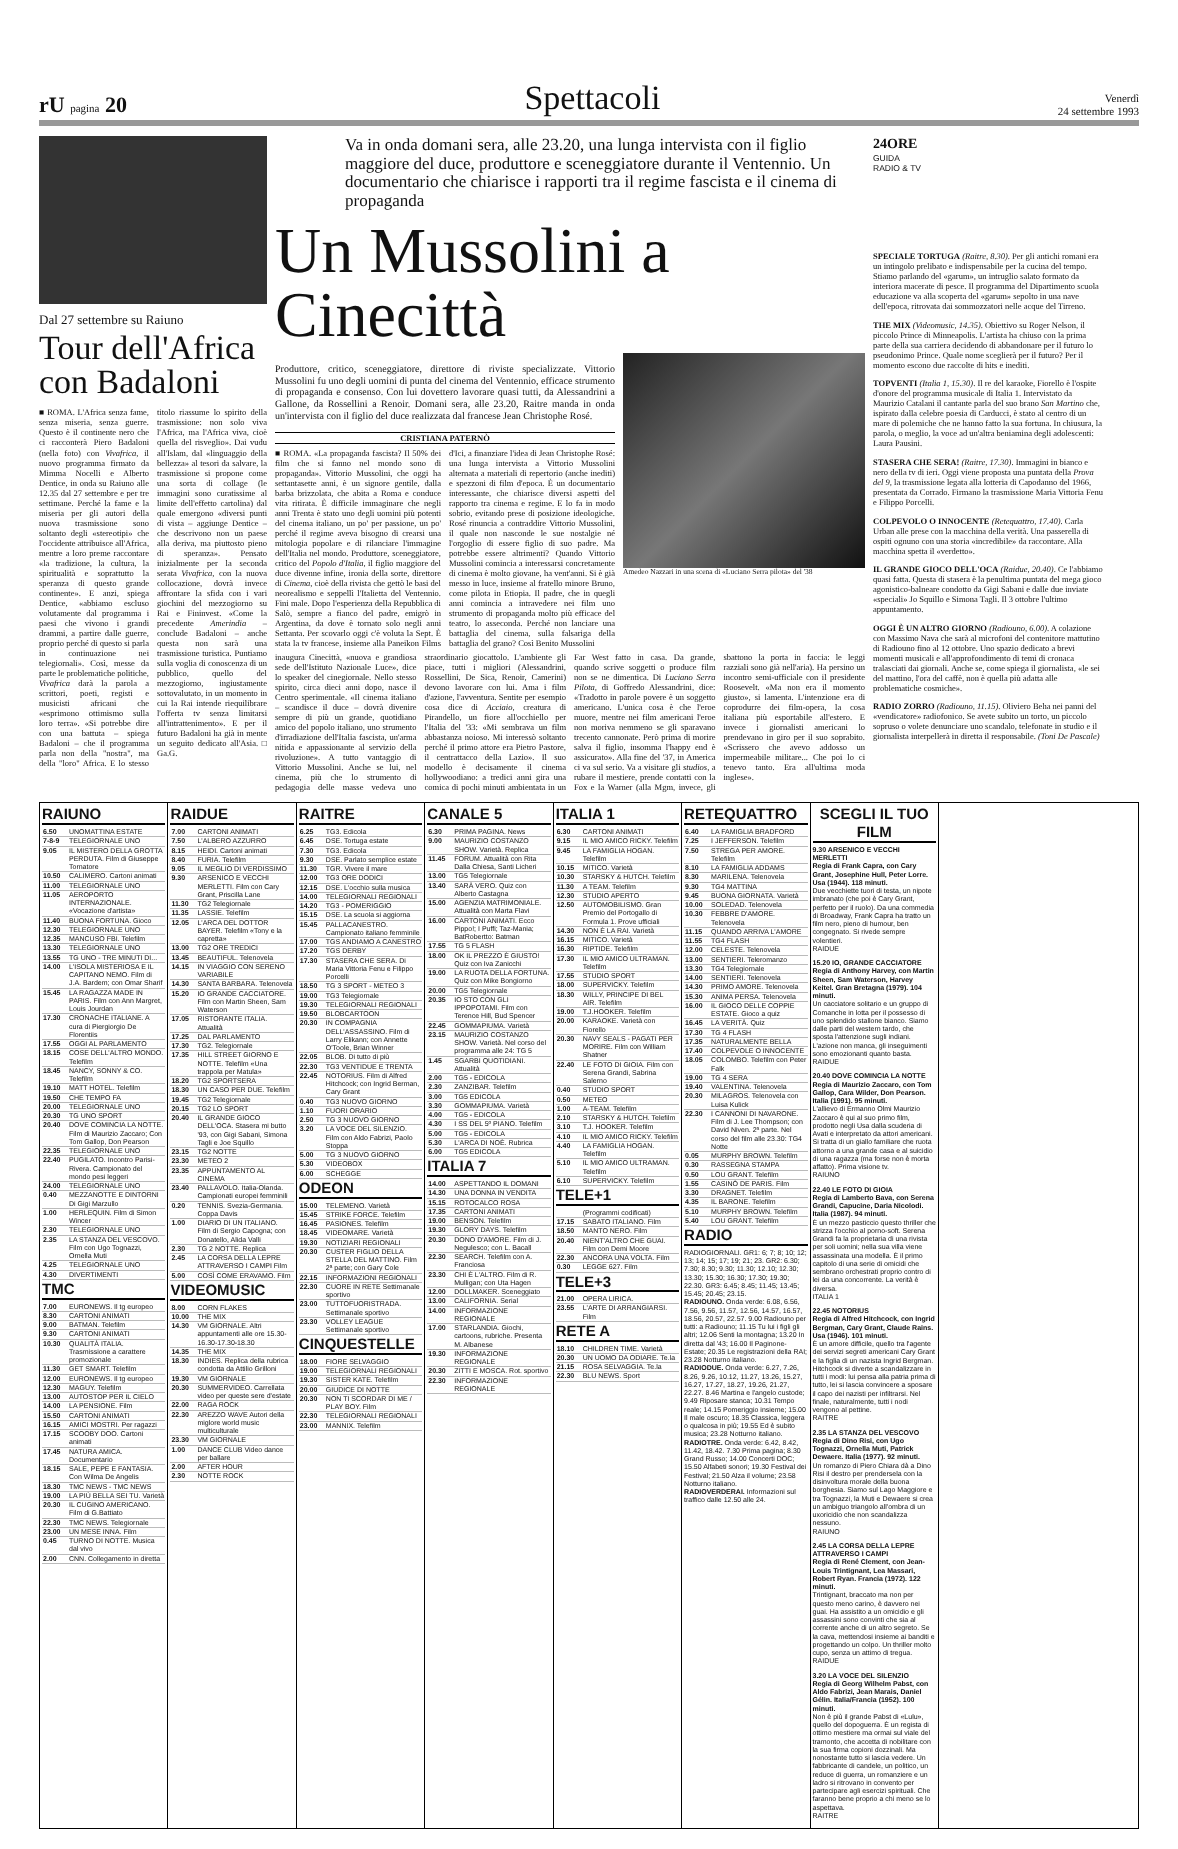rU pagina 20
Spettacoli
Venerdì
24 settembre 1993
Dal 27 settembre su Raiuno
Tour dell'Africa con Badaloni
■ ROMA. L'Africa senza fame, senza miseria, senza guerre. Questo è il continente nero che ci racconterà Piero Badaloni (nella foto) con Vivafrica, il nuovo programma firmato da Mimma Nocelli e Alberto Dentice, in onda su Raiuno alle 12.35 dal 27 settembre e per tre settimane. Perché la fame e la miseria per gli autori della nuova trasmissione sono soltanto degli «stereotipi» che l'occidente attribuisce all'Africa, mentre a loro preme raccontare «la tradizione, la cultura, la spiritualità e soprattutto la speranza di questo grande continente». E anzi, spiega Dentice, «abbiamo escluso volutamente dal programma i paesi che vivono i grandi drammi, a partire dalle guerre, proprio perché di questo si parla in continuazione nei telegiornali». Così, messe da parte le problematiche politiche, Vivafrica darà la parola a scrittori, poeti, registi e musicisti africani che «esprimono ottimismo sulla loro terra». «Si potrebbe dire con una battuta – spiega Badaloni – che il programma parla non della "nostra", ma della "loro" Africa. E lo stesso titolo riassume lo spirito della trasmissione: non solo viva l'Africa, ma l'Africa viva, cioè quella del risveglio». Dai vudu all'Islam, dal «linguaggio della bellezza» al tesori da salvare, la trasmissione si propone come una sorta di collage (le immagini sono curatissime al limite dell'effetto cartolina) dal quale emergono «diversi punti di vista – aggiunge Dentice – che descrivono non un paese alla deriva, ma piuttosto pieno di speranza». Pensato inizialmente per la seconda serata Vivafrica, con la nuova collocazione, dovrà invece affrontare la sfida con i vari giochini del mezzogiorno su Rai e Fininvest. «Come la precedente Amerindia – conclude Badaloni – anche questa non sarà una trasmissione turistica. Puntiamo sulla voglia di conoscenza di un pubblico, quello del mezzogiorno, ingiustamente sottovalutato, in un momento in cui la Rai intende riequilibrare l'offerta tv senza limitarsi all'intrattenimento». E per il futuro Badaloni ha già in mente un seguito dedicato all'Asia. □ Ga.G.
Va in onda domani sera, alle 23.20, una lunga intervista con il figlio maggiore del duce, produttore e sceneggiatore durante il Ventennio. Un documentario che chiarisce i rapporti tra il regime fascista e il cinema di propaganda
Un Mussolini a Cinecittà
Produttore, critico, sceneggiatore, direttore di riviste specializzate. Vittorio Mussolini fu uno degli uomini di punta del cinema del Ventennio, efficace strumento di propaganda e consenso. Con lui dovettero lavorare quasi tutti, da Alessandrini a Gallone, da Rossellini a Renoir. Domani sera, alle 23.20, Raitre manda in onda un'intervista con il figlio del duce realizzata dal francese Jean Christophe Rosé.
CRISTIANA PATERNÒ
■ ROMA. «La propaganda fascista? Il 50% dei film che si fanno nel mondo sono di propaganda». Vittorio Mussolini, che oggi ha settantasette anni, è un signore gentile, dalla barba brizzolata, che abita a Roma e conduce vita ritirata. È difficile immaginare che negli anni Trenta è stato uno degli uomini più potenti del cinema italiano, un po' per passione, un po' perché il regime aveva bisogno di crearsi una mitologia popolare e di rilanciare l'immagine dell'Italia nel mondo. Produttore, sceneggiatore, critico del Popolo d'Italia, il figlio maggiore del duce divenne infine, ironia della sorte, direttore di Cinema, cioè della rivista che gettò le basi del neorealismo e seppellì l'Italietta del Ventennio. Fini male. Dopo l'esperienza della Repubblica di Salò, sempre a fianco del padre, emigrò in Argentina, da dove è tornato solo negli anni Settanta. Per scovarlo oggi c'è voluta la Sept. È stata la tv francese, insieme alla Paneikon Films d'Ici, a finanziare l'idea di Jean Christophe Rosé: una lunga intervista a Vittorio Mussolini alternata a materiali di repertorio (anche inediti) e spezzoni di film d'epoca. È un documentario interessante, che chiarisce diversi aspetti del rapporto tra cinema e regime. E lo fa in modo sobrio, evitando prese di posizione ideologiche. Rosé rinuncia a contraddire Vittorio Mussolini, il quale non nasconde le sue nostalgie né l'orgoglio di essere figlio di suo padre. Ma potrebbe essere altrimenti? Quando Vittorio Mussolini comincia a interessarsi concretamente di cinema è molto giovane, ha vent'anni. Si è già messo in luce, insieme al fratello minore Bruno, come pilota in Etiopia. Il padre, che in quegli anni comincia a intravedere nei film uno strumento di propaganda molto più efficace del teatro, lo asseconda. Perché non lanciare una battaglia del cinema, sulla falsariga della battaglia del grano? Così Benito Mussolini
Amedeo Nazzari in una scena di «Luciano Serra pilota» del '38
inaugura Cinecittà, «nuova e grandiosa sede dell'Istituto Nazionale Luce», dice lo speaker del cinegiornale. Nello stesso spirito, circa dieci anni dopo, nasce il Centro sperimentale. «Il cinema italiano – scandisce il duce – dovrà divenire sempre di più un grande, quotidiano amico del popolo italiano, uno strumento d'irradiazione dell'Italia fascista, un'arma nitida e appassionante al servizio della rivoluzione». A tutto vantaggio di Vittorio Mussolini. Anche se lui, nel cinema, più che lo strumento di pedagogia delle masse vedeva uno straordinario giocattolo. L'ambiente gli piace, tutti i migliori (Alessandrini, Rossellini, De Sica, Renoir, Camerini) devono lavorare con lui. Ama i film d'azione, l'avventura. Sentite per esempio cosa dice di Acciaio, creatura di Pirandello, un fiore all'occhiello per l'Italia del '33: «Mi sembrava un film abbastanza noioso. Mi interessò soltanto perché il primo attore era Pietro Pastore, il centrattacco della Lazio». Il suo modello è decisamente il cinema hollywoodiano: a tredici anni gira una comica di pochi minuti ambientata in un Far West fatto in casa. Da grande, quando scrive soggetti o produce film non se ne dimentica. Di Luciano Serra Pilota, di Goffredo Alessandrini, dice: «Tradotto in parole povere è un soggetto americano. L'unica cosa è che l'eroe muore, mentre nei film americani l'eroe non moriva nemmeno se gli sparavano trecento cannonate. Però prima di morire salva il figlio, insomma l'happy end è assicurato». Alla fine del '37, in America ci va sul serio. Va a visitare gli studios, a rubare il mestiere, prende contatti con la Fox e la Warner (alla Mgm, invece, gli sbattono la porta in faccia: le leggi razziali sono già nell'aria). Ha persino un incontro semi-ufficiale con il presidente Roosevelt. «Ma non era il momento giusto», si lamenta. L'intenzione era di coprodurre dei film-opera, la cosa italiana più esportabile all'estero. E invece i giornalisti americani lo prendevano in giro per il suo soprabito. «Scrissero che avevo addosso un impermeabile militare... Che poi lo ci tenevo tanto. Era all'ultima moda inglese».
24ORE
GUIDA
RADIO & TV
SPECIALE TORTUGA (Raitre, 8.30). Per gli antichi romani era un intingolo prelibato e indispensabile per la cucina del tempo. Stiamo parlando del «garum», un intruglio salato formato da interiora macerate di pesce. Il programma del Dipartimento scuola educazione va alla scoperta del «garum» sepolto in una nave dell'epoca, ritrovata dai sommozzatori nelle acque del Tirreno.
THE MIX (Videomusic, 14.35). Obiettivo su Roger Nelson, il piccolo Prince di Minneapolis. L'artista ha chiuso con la prima parte della sua carriera decidendo di abbandonare per il futuro lo pseudonimo Prince. Quale nome sceglierà per il futuro? Per il momento escono due raccolte di hits e inediti.
TOPVENTI (Italia 1, 15.30). Il re del karaoke, Fiorello è l'ospite d'onore del programma musicale di Italia 1. Intervistato da Maurizio Catalani il cantante parla del suo brano San Martino che, ispirato dalla celebre poesia di Carducci, è stato al centro di un mare di polemiche che ne hanno fatto la sua fortuna. In chiusura, la parola, o meglio, la voce ad un'altra beniamina degli adolescenti: Laura Pausini.
STASERA CHE SERA! (Raitre, 17.30). Immagini in bianco e nero della tv di ieri. Oggi viene proposta una puntata della Prova del 9, la trasmissione legata alla lotteria di Capodanno del 1966, presentata da Corrado. Firmano la trasmissione Maria Vittoria Fenu e Filippo Porcelli.
COLPEVOLO O INNOCENTE (Retequattro, 17.40). Carla Urban alle prese con la macchina della verità. Una passerella di ospiti ognuno con una storia «incredibile» da raccontare. Alla macchina spetta il «verdetto».
IL GRANDE GIOCO DELL'OCA (Raidue, 20.40). Ce l'abbiamo quasi fatta. Questa di stasera è la penultima puntata del mega gioco agonistico-balneare condotto da Gigi Sabani e dalle due inviate «speciali» Jo Squillo e Simona Tagli. Il 3 ottobre l'ultimo appuntamento.
OGGI È UN ALTRO GIORNO (Radiouno, 6.00). A colazione con Massimo Nava che sarà al microfoni del contenitore mattutino di Radiouno fino al 12 ottobre. Uno spazio dedicato a brevi momenti musicali e all'approfondimento di temi di cronaca tralasciati dai giornali. Anche se, come spiega il giornalista, «le sei del mattino, l'ora del caffè, non è quella più adatta alle problematiche cosmiche».
RADIO ZORRO (Radiouno, 11.15). Oliviero Beha nei panni del «vendicatore» radiofonico. Se avete subito un torto, un piccolo sopruso o volete denunciare uno scandalo, telefonate in studio e il giornalista interpellerà in diretta il responsabile. (Toni De Pascale)
RAIUNO
| 6.50 | UNOMATTINA ESTATE |
| 7-8-9 | TELEGIORNALE UNO |
| 9.05 | IL MISTERO DELLA GROTTA PERDUTA. Film di Giuseppe Tornatore |
| 10.50 | CALIMERO. Cartoni animati |
| 11.00 | TELEGIORNALE UNO |
| 11.05 | AEROPORTO INTERNAZIONALE. «Vocazione d'artista» |
| 11.40 | BUONA FORTUNA. Gioco |
| 12.30 | TELEGIORNALE UNO |
| 12.35 | MANCUSO FBI. Telefilm |
| 13.30 | TELEGIORNALE UNO |
| 13.55 | TG UNO - TRE MINUTI DI... |
| 14.00 | L'ISOLA MISTERIOSA E IL CAPITANO NEMO. Film di J.A. Bardem; con Omar Sharif |
| 15.45 | LA RAGAZZA MADE IN PARIS. Film con Ann Margret, Louis Jourdan |
| 17.30 | CRONACHE ITALIANE. A cura di Piergiorgio De Florentiis |
| 17.55 | OGGI AL PARLAMENTO |
| 18.15 | COSE DELL'ALTRO MONDO. Telefilm |
| 18.45 | NANCY, SONNY & CO. Telefilm |
| 19.10 | MATT HOTEL. Telefilm |
| 19.50 | CHE TEMPO FA |
| 20.00 | TELEGIORNALE UNO |
| 20.30 | TG UNO SPORT |
| 20.40 | DOVE COMINCIA LA NOTTE. Film di Maurizio Zaccaro; Con Tom Gallop, Don Pearson |
| 22.35 | TELEGIORNALE UNO |
| 22.40 | PUGILATO. Incontro Parisi-Rivera. Campionato del mondo pesi leggeri |
| 24.00 | TELEGIORNALE UNO |
| 0.40 | MEZZANOTTE E DINTORNI Di Gigi Marzullo |
| 1.00 | HERLEQUIN. Film di Simon Wincer |
| 2.30 | TELEGIORNALE UNO |
| 2.35 | LA STANZA DEL VESCOVO. Film con Ugo Tognazzi, Ornella Muti |
| 4.25 | TELEGIORNALE UNO |
| 4.30 | DIVERTIMENTI |
TMC
| 7.00 | EURONEWS. Il tg europeo |
| 8.30 | CARTONI ANIMATI |
| 9.00 | BATMAN. Telefilm |
| 9.30 | CARTONI ANIMATI |
| 10.30 | QUALITÀ ITALIA. Trasmissione a carattere promozionale |
| 11.30 | GET SMART. Telefilm |
| 12.00 | EURONEWS. Il tg europeo |
| 12.30 | MAGUY. Telefilm |
| 13.00 | AUTOSTOP PER IL CIELO |
| 14.00 | LA PENSIONE. Film |
| 15.50 | CARTONI ANIMATI |
| 16.15 | AMICI MOSTRI. Per ragazzi |
| 17.15 | SCOOBY DOO. Cartoni animati |
| 17.45 | NATURA AMICA. Documentario |
| 18.15 | SALE, PEPE E FANTASIA. Con Wilma De Angelis |
| 18.30 | TMC NEWS - TMC NEWS |
| 19.00 | LA PIÙ BELLA SEI TU. Varietà |
| 20.30 | IL CUGINO AMERICANO. Film di G.Battiato |
| 22.30 | TMC NEWS. Telegiornale |
| 23.00 | UN MESE INNA. Film |
| 0.45 | TURNO DI NOTTE. Musica dal vivo |
| 2.00 | CNN. Collegamento in diretta |
RAIDUE
| 7.00 | CARTONI ANIMATI |
| 7.50 | L'ALBERO AZZURRO |
| 8.15 | HEIDI. Cartoni animati |
| 8.40 | FURIA. Telefilm |
| 9.05 | IL MEGLIO DI VERDISSIMO |
| 9.30 | ARSENICO E VECCHI MERLETTI. Film con Cary Grant, Priscilla Lane |
| 11.30 | TG2 Telegiornale |
| 11.35 | LASSIE. Telefilm |
| 12.05 | L'ARCA DEL DOTTOR BAYER. Telefilm «Tony e la capretta» |
| 13.00 | TG2 ORE TREDICI |
| 13.45 | BEAUTIFUL. Telenovela |
| 14.15 | IN VIAGGIO CON SERENO VARIABILE |
| 14.30 | SANTA BARBARA. Telenovela |
| 15.20 | IO GRANDE CACCIATORE. Film con Martin Sheen, Sam Waterson |
| 17.05 | RISTORANTE ITALIA. Attualità |
| 17.25 | DAL PARLAMENTO |
| 17.30 | TG2. Telegiornale |
| 17.35 | HILL STREET GIORNO E NOTTE. Telefilm «Una trappola per Matula» |
| 18.20 | TG2 SPORTSERA |
| 18.30 | UN CASO PER DUE. Telefilm |
| 19.45 | TG2 Telegiornale |
| 20.15 | TG2 LO SPORT |
| 20.40 | IL GRANDE GIOCO DELL'OCA. Stasera mi butto '93, con Gigi Sabani, Simona Tagli e Joe Squillo |
| 23.15 | TG2 NOTTE |
| 23.30 | METEO 2 |
| 23.35 | APPUNTAMENTO AL CINEMA |
| 23.40 | PALLAVOLO. Italia-Olanda. Campionati europei femminili |
| 0.20 | TENNIS. Svezia-Germania. Coppa Davis |
| 1.00 | DIARIO DI UN ITALIANO. Film di Sergio Capogna; con Donatello, Alida Valli |
| 2.30 | TG 2 NOTTE. Replica |
| 2.45 | LA CORSA DELLA LEPRE ATTRAVERSO I CAMPI Film |
| 5.00 | COSÌ COME ERAVAMO. Film |
VIDEOMUSIC
| 8.00 | CORN FLAKES |
| 10.00 | THE MIX |
| 14.30 | VM GIORNALE. Altri appuntamenti alle ore 15.30-16.30-17.30-18.30 |
| 14.35 | THE MIX |
| 18.30 | INDIES. Replica della rubrica condotta da Attilio Grilloni |
| 19.30 | VM GIORNALE |
| 20.30 | SUMMERVIDEO. Carrellata video per queste sere d'estate |
| 22.00 | RAGA ROCK |
| 22.30 | AREZZO WAVE Autori della miglore world music multiculturale |
| 23.30 | VM GIORNALE |
| 1.00 | DANCE CLUB Video dance per ballare |
| 2.00 | AFTER HOUR |
| 2.30 | NOTTE ROCK |
RAITRE
| 6.25 | TG3. Edicola |
| 6.45 | DSE. Tortuga estate |
| 7.30 | TG3. Edicola |
| 9.30 | DSE. Parlato semplice estate |
| 11.30 | TGR. Vivere il mare |
| 12.00 | TG3 ORE DODICI |
| 12.15 | DSE. L'occhio sulla musica |
| 14.00 | TELEGIORNALI REGIONALI |
| 14.20 | TG3 - POMERIGGIO |
| 15.15 | DSE. La scuola si aggiorna |
| 15.45 | PALLACANESTRO. Campionato italiano femminile |
| 17.00 | TGS ANDIAMO A CANESTRO |
| 17.20 | TGS DERBY |
| 17.30 | STASERA CHE SERA. Di Maria Vittoria Fenu e Filippo Porcelli |
| 18.50 | TG 3 SPORT - METEO 3 |
| 19.00 | TG3 Telegiornale |
| 19.30 | TELEGIORNALI REGIONALI |
| 19.50 | BLOBCARTOON |
| 20.30 | IN COMPAGNIA DELL'ASSASSINO. Film di Larry Elikann; con Annette O'Toole, Brian Winner |
| 22.05 | BLOB. Di tutto di più |
| 22.30 | TG3 VENTIDUE E TRENTA |
| 22.45 | NOTORIUS. Film di Alfred Hitchcock; con Ingrid Berman, Cary Grant |
| 0.40 | TG3 NUOVO GIORNO |
| 1.10 | FUORI ORARIO |
| 2.50 | TG 3 NUOVO GIORNO |
| 3.20 | LA VOCE DEL SILENZIO. Film con Aldo Fabrizi, Paolo Stoppa |
| 5.00 | TG 3 NUOVO GIORNO |
| 5.30 | VIDEOBOX |
| 6.00 | SCHEGGE |
ODEON
| 15.00 | TELEMENO. Varietà |
| 15.45 | STRIKE FORCE. Telefilm |
| 16.45 | PASIONES. Telefilm |
| 18.45 | VIDEOMARE. Varietà |
| 19.30 | NOTIZIARI REGIONALI |
| 20.30 | CUSTER FIGLIO DELLA STELLA DEL MATTINO. Film 2ª parte; con Gary Cole |
| 22.15 | INFORMAZIONI REGIONALI |
| 22.30 | CUORE IN RETE Settimanale sportivo |
| 23.00 | TUTTOFUORISTRADA. Settimanale sportivo |
| 23.30 | VOLLEY LEAGUE Settimanale sportivo |
CINQUESTELLE
| 18.00 | FIORE SELVAGGIO |
| 19.00 | TELEGIORNALI REGIONALI |
| 19.30 | SISTER KATE. Telefilm |
| 20.00 | GIUDICE DI NOTTE |
| 20.30 | NON TI SCORDAR DI ME / PLAY BOY. Film |
| 22.30 | TELEGIORNALI REGIONALI |
| 23.00 | MANNIX. Telefilm |
CANALE 5
| 6.30 | PRIMA PAGINA. News |
| 9.00 | MAURIZIO COSTANZO SHOW. Varietà. Replica |
| 11.45 | FORUM. Attualità con Rita Dalla Chiesa, Santi Licheri |
| 13.00 | TG5 Telegiornale |
| 13.40 | SARÀ VERO. Quiz con Alberto Castagna |
| 15.00 | AGENZIA MATRIMONIALE. Attualità con Marta Flavi |
| 16.00 | CARTONI ANIMATI. Ecco Pippo!; I Puffi; Taz-Mania; BatRobertto: Batman |
| 17.55 | TG 5 FLASH |
| 18.00 | OK IL PREZZO È GIUSTO! Quiz con Iva Zanicchi |
| 19.00 | LA RUOTA DELLA FORTUNA. Quiz con Mike Bongiorno |
| 20.00 | TG5 Telegiornale |
| 20.35 | IO STO CON GLI IPPOPOTAMI. Film con Terence Hill, Bud Spencer |
| 22.45 | GOMMAPIUMA. Varietà |
| 23.15 | MAURIZIO COSTANZO SHOW. Varietà. Nel corso del programma alle 24: TG 5 |
| 1.45 | SGARBI QUOTIDIANI. Attualità |
| 2.00 | TG5 - EDICOLA |
| 2.30 | ZANZIBAR. Telefilm |
| 3.00 | TG5 EDICOLA |
| 3.30 | GOMMAPIUMA. Varietà |
| 4.00 | TG5 - EDICOLA |
| 4.30 | I SS DEL 5º PIANO. Telefilm |
| 5.00 | TG5 - EDICOLA |
| 5.30 | L'ARCA DI NOÈ. Rubrica |
| 6.00 | TG5 EDICOLA |
ITALIA 7
| 14.00 | ASPETTANDO IL DOMANI |
| 14.30 | UNA DONNA IN VENDITA |
| 15.15 | ROTOCALCO ROSA |
| 17.35 | CARTONI ANIMATI |
| 19.00 | BENSON. Telefilm |
| 19.30 | GLORY DAYS. Telefilm |
| 20.30 | DONO D'AMORE. Film di J. Negulesco; con L. Bacall |
| 22.30 | SEARCH. Telefilm con A. Franciosa |
| 23.30 | CHI È L'ALTRO. Film di R. Mulligan; con Uta Hagen |
| 12.00 | DOLLMAKER. Sceneggiato |
| 13.00 | CALIFORNIA. Serial |
| 14.00 | INFORMAZIONE REGIONALE |
| 17.00 | STARLANDIA. Giochi, cartoons, rubriche. Presenta M. Albanese |
| 19.30 | INFORMAZIONE REGIONALE |
| 20.30 | ZITTI E MOSCA. Rot. sportivo |
| 22.30 | INFORMAZIONE REGIONALE |
ITALIA 1
| 6.30 | CARTONI ANIMATI |
| 9.15 | IL MIO AMICO RICKY. Telefilm |
| 9.45 | LA FAMIGLIA HOGAN. Telefilm |
| 10.15 | MITICO. Varietà |
| 10.30 | STARSKY & HUTCH. Telefilm |
| 11.30 | A TEAM. Telefilm |
| 12.30 | STUDIO APERTO |
| 12.50 | AUTOMOBILISMO. Gran Premio del Portogallo di Formula 1. Prove ufficiali |
| 14.30 | NON È LA RAI. Varietà |
| 16.15 | MITICO. Varietà |
| 16.30 | RIPTIDE. Telefilm |
| 17.30 | IL MIO AMICO ULTRAMAN. Telefilm |
| 17.55 | STUDIO SPORT |
| 18.00 | SUPERVICKY. Telefilm |
| 18.30 | WILLY, PRINCIPE DI BEL AIR. Telefilm |
| 19.00 | T.J.HOOKER. Telefilm |
| 20.00 | KARAOKE. Varietà con Fiorello |
| 20.30 | NAVY SEALS - PAGATI PER MORIRE. Film con William Shatner |
| 22.40 | LE FOTO DI GIOIA. Film con Serena Grandi, Sabrina Salerno |
| 0.40 | STUDIO SPORT |
| 0.50 | METEO |
| 1.00 | A-TEAM. Telefilm |
| 2.10 | STARSKY & HUTCH. Telefilm |
| 3.10 | T.J. HOOKER. Telefilm |
| 4.10 | IL MIO AMICO RICKY. Telefilm |
| 4.40 | LA FAMIGLIA HOGAN. Telefilm |
| 5.10 | IL MIO AMICO ULTRAMAN. Telefilm |
| 6.10 | SUPERVICKY. Telefilm |
TELE+1
| | (Programmi codificati) |
| 17.15 | SABATO ITALIANO. Film |
| 18.50 | MANTO NERO. Film |
| 20.40 | NIENT'ALTRO CHE GUAI. Film con Demi Moore |
| 22.30 | ANCORA UNA VOLTA. Film |
| 0.30 | LEGGE 627. Film |
TELE+3
| 21.00 | OPERA LIRICA. |
| 23.55 | L'ARTE DI ARRANGIARSI. Film |
RETE A
| 18.10 | CHILDREN TIME. Varietà |
| 20.30 | UN UOMO DA ODIARE. Te.la |
| 21.15 | ROSA SELVAGGIA. Te.la |
| 22.30 | BLU NEWS. Sport |
RETEQUATTRO
| 6.40 | LA FAMIGLIA BRADFORD |
| 7.25 | I JEFFERSON. Telefilm |
| 7.50 | STREGA PER AMORE. Telefilm |
| 8.10 | LA FAMIGLIA ADDAMS |
| 8.30 | MARILENA. Telenovela |
| 9.30 | TG4 MATTINA |
| 9.45 | BUONA GIORNATA. Varietà |
| 10.00 | SOLEDAD. Telenovela |
| 10.30 | FEBBRE D'AMORE. Telenovela |
| 11.15 | QUANDO ARRIVA L'AMORE |
| 11.55 | TG4 FLASH |
| 12.00 | CELESTE. Telenovela |
| 13.00 | SENTIERI. Teleromanzo |
| 13.30 | TG4 Telegiornale |
| 14.00 | SENTIERI. Telenovela |
| 14.30 | PRIMO AMORE. Telenovela |
| 15.30 | ANIMA PERSA. Telenovela |
| 16.00 | IL GIOCO DELLE COPPIE ESTATE. Gioco a quiz |
| 16.45 | LA VERITÀ. Quiz |
| 17.30 | TG 4 FLASH |
| 17.35 | NATURALMENTE BELLA |
| 17.40 | COLPEVOLE O INNOCENTE |
| 18.05 | COLOMBO. Telefilm con Peter Falk |
| 19.00 | TG 4 SERA |
| 19.40 | VALENTINA. Telenovela |
| 20.30 | MILAGROS. Telenovela con Luisa Kulick |
| 22.30 | I CANNONI DI NAVARONE. Film di J. Lee Thompson; con David Niven. 2ª parte. Nel corso del film alle 23.30: TG4 Notte |
| 0.05 | MURPHY BROWN. Telefilm |
| 0.30 | RASSEGNA STAMPA |
| 0.50 | LOU GRANT. Telefilm |
| 1.55 | CASINÒ DE PARIS. Film |
| 3.30 | DRAGNET. Telefilm |
| 4.35 | IL BARONE. Telefilm |
| 5.10 | MURPHY BROWN. Telefilm |
| 5.40 | LOU GRANT. Telefilm |
RADIO
RADIOGIORNALI. GR1: 6; 7; 8; 10; 12; 13; 14; 15; 17; 19; 21; 23. GR2: 6.30; 7.30; 8.30; 9.30; 11.30; 12.10; 12.30; 13.30; 15.30; 16.30; 17.30; 19.30; 22.30. GR3: 6.45; 8.45; 11.45; 13.45; 15.45; 20.45; 23.15.
RADIOUNO. Onda verde: 6.08, 6.56, 7.56, 9.56, 11.57, 12.56, 14.57, 16.57, 18.56, 20.57, 22.57. 9.00 Radiouno per tutti: a Radiouno; 11.15 Tu lui i figli gli altri; 12.06 Senti la montagna; 13.20 In diretta dal '43; 16.00 Il Paginone-Estate; 20.35 Le registrazioni della RAI; 23.28 Notturno italiano.
RADIODUE. Onda verde: 6.27, 7.26, 8.26, 9.26, 10.12, 11.27, 13.26, 15.27, 16.27, 17.27, 18.27, 19.26, 21.27, 22.27. 8.46 Martina e l'angelo custode; 9.49 Riposare stanca; 10.31 Tempo reale; 14.15 Pomeriggio insieme; 15.00 Il male oscuro; 18.35 Classica, leggera o qualcosa in più; 19.55 Ed è subito musica; 23.28 Notturno italiano.
RADIOTRE. Onda verde: 6.42, 8.42, 11.42, 18.42. 7.30 Prima pagina; 8.30 Grand Russo; 14.00 Concerti DOC; 15.50 Alfabeti sonori; 19.30 Festival dei Festival; 21.50 Alza il volume; 23.58 Notturno italiano.
RADIOVERDERAI. Informazioni sul traffico dalle 12.50 alle 24.
SCEGLI IL TUO FILM
9.30 ARSENICO E VECCHI MERLETTI
Regia di Frank Capra, con Cary Grant, Josephine Hull, Peter Lorre. Usa (1944). 118 minuti.
Due vecchiette tuori di testa, un nipote imbranato (che poi è Cary Grant, perfetto per il ruolo). Da una commedia di Broadway, Frank Capra ha tratto un film nero, pieno di humour, ben congegnato. Si rivede sempre volentieri.
RAIDUE
15.20 IO, GRANDE CACCIATORE
Regia di Anthony Harvey, con Martin Sheen, Sam Waterson, Harvey Keitel. Gran Bretagna (1979). 104 minuti.
Un cacciatore solitario e un gruppo di Comanche in lotta per il possesso di uno splendido stallone bianco. Siamo dalle parti del western tardo, che sposta l'attenzione sugli indiani. L'azione non manca, gli inseguimenti sono emozionanti quanto basta.
RAIDUE
20.40 DOVE COMINCIA LA NOTTE
Regia di Maurizio Zaccaro, con Tom Gallop, Cara Wilder, Don Pearson. Italia (1991). 95 minuti.
L'allievo di Ermanno Olmi Maurizio Zaccaro è qui al suo primo film, prodotto negli Usa dalla scuderia di Avati e interpretato da attori americani. Si tratta di un giallo familiare che ruota attorno a una grande casa e al suicidio di una ragazza (ma forse non è morta affatto). Prima visione tv.
RAIUNO
22.40 LE FOTO DI GIOIA
Regia di Lamberto Bava, con Serena Grandi, Capucine, Daria Nicolodi. Italia (1987). 94 minuti.
È un mezzo pasticcio questo thriller che strizza l'occhio al porno-soft. Serena Grandi fa la proprietaria di una rivista per soli uomini; nella sua villa viene assassinata una modella. È il primo capitolo di una serie di omicidi che sembrano orchestrati proprio contro di lei da una concorrente. La verità è diversa.
ITALIA 1
22.45 NOTORIUS
Regia di Alfred Hitchcock, con Ingrid Bergman, Cary Grant, Claude Rains. Usa (1946). 101 minuti.
È un amore difficile, quello tra l'agente dei servizi segreti americani Cary Grant e la figlia di un nazista Ingrid Bergman. Hitchcock si diverte a scandalizzare in tutti i modi: lui pensa alla patria prima di tutto, lei si lascia convincere a sposare il capo dei nazisti per infiltrarsi. Nel finale, naturalmente, tutti i nodi vengono al pettine.
RAITRE
2.35 LA STANZA DEL VESCOVO
Regia di Dino Risi, con Ugo Tognazzi, Ornella Muti, Patrick Dewaere. Italia (1977). 92 minuti.
Un romanzo di Piero Chiara dà a Dino Risi il destro per prendersela con la disinvoltura morale della buona borghesia. Siamo sul Lago Maggiore e tra Tognazzi, la Muti e Dewaere si crea un ambiguo triangolo all'ombra di un uxoricidio che non scandalizza nessuno.
RAIUNO
2.45 LA CORSA DELLA LEPRE ATTRAVERSO I CAMPI
Regia di René Clement, con Jean-Louis Trintignant, Lea Massari, Robert Ryan. Francia (1972). 122 minuti.
Trintignant, braccato ma non per questo meno carino, è davvero nei guai. Ha assistito a un omicidio e gli assassini sono convinti che sia al corrente anche di un altro segreto. Se la cava, mettendosi insieme ai banditi e progettando un colpo. Un thriller molto cupo, senza un attimo di tregua.
RAIDUE
3.20 LA VOCE DEL SILENZIO
Regia di Georg Wilhelm Pabst, con Aldo Fabrizi, Jean Marais, Daniel Gélin. Italia/Francia (1952). 100 minuti.
Non è più il grande Pabst di «Lulu», quello del dopoguerra. È un regista di ottimo mestiere ma ormai sul viale del tramonto, che accetta di nobilitare con la sua firma copioni dozzinali. Ma nonostante tutto si lascia vedere. Un fabbricante di candele, un politico, un reduce di guerra, un romanziere e un ladro si ritrovano in convento per partecipare agli esercizi spirituali. Che faranno bene proprio a chi meno se lo aspettava.
RAITRE